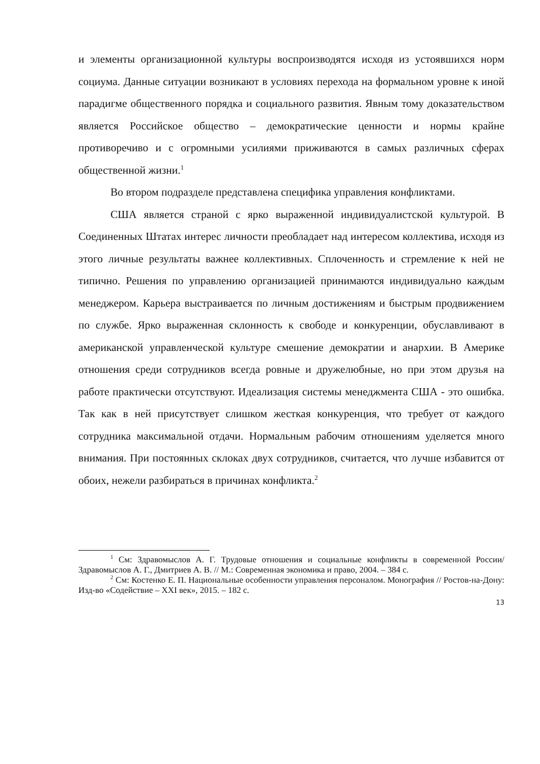и элементы организационной культуры воспроизводятся исходя из устоявшихся норм социума. Данные ситуации возникают в условиях перехода на формальном уровне к иной парадигме общественного порядка и социального развития. Явным тому доказательством является Российское общество – демократические ценности и нормы крайне противоречиво и с огромными усилиями приживаются в самых различных сферах общественной жизни.<sup>1</sup>
Во втором подразделе представлена специфика управления конфликтами.
США является страной с ярко выраженной индивидуалистской культурой. В Соединенных Штатах интерес личности преобладает над интересом коллектива, исходя из этого личные результаты важнее коллективных. Сплоченность и стремление к ней не типично. Решения по управлению организацией принимаются индивидуально каждым менеджером. Карьера выстраивается по личным достижениям и быстрым продвижением по службе. Ярко выраженная склонность к свободе и конкуренции, обуславливают в американской управленческой культуре смешение демократии и анархии. В Америке отношения среди сотрудников всегда ровные и дружелюбные, но при этом друзья на работе практически отсутствуют. Идеализация системы менеджмента США - это ошибка. Так как в ней присутствует слишком жесткая конкуренция, что требует от каждого сотрудника максимальной отдачи. Нормальным рабочим отношениям уделяется много внимания. При постоянных склоках двух сотрудников, считается, что лучше избавится от обоих, нежели разбираться в причинах конфликта.<sup>2</sup>
<sup>1</sup> См: Здравомыслов А. Г. Трудовые отношения и социальные конфликты в современной России/ Здравомыслов А. Г., Дмитриев А. В. // М.: Современная экономика и право, 2004. – 384 с.
<sup>2</sup> См: Костенко Е. П. Национальные особенности управления персоналом. Монография // Ростов-на-Дону: Изд-во «Содействие – XXI век», 2015. – 182 с.
13